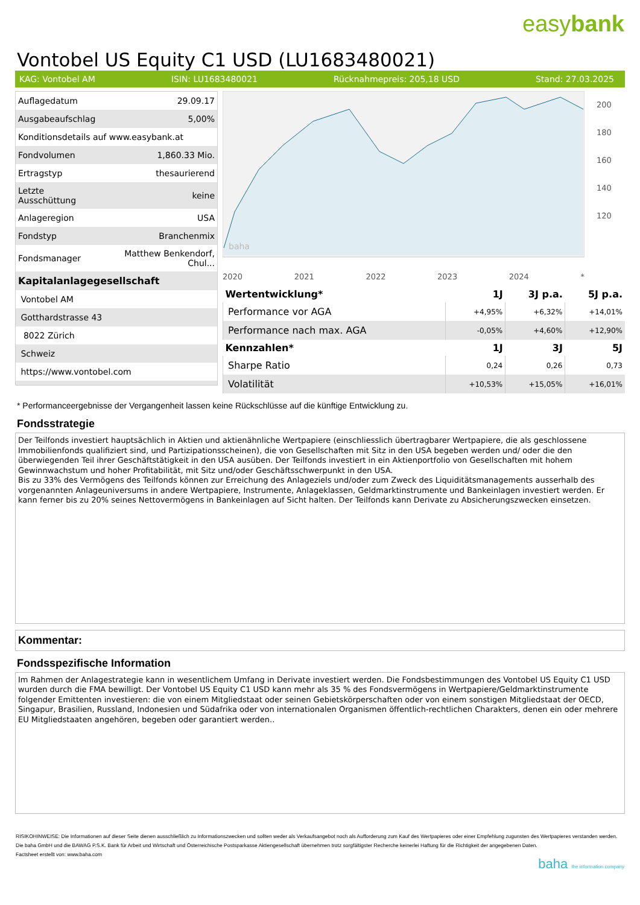easybank
Vontobel US Equity C1 USD (LU1683480021)
KAG: Vontobel AM ISIN: LU1683480021 Rücknahmepreis: 205,18 USD Stand: 27.03.2025
| Auflagedatum | 29.09.17 |
| Ausgabeaufschlag | 5,00% |
| Konditionsdetails auf www.easybank.at | |
| Fondvolumen | 1,860.33 Mio. |
| Ertragstyp | thesaurierend |
| Letzte Ausschüttung | keine |
| Anlageregion | USA |
| Fondstyp | Branchenmix |
| Fondsmanager | Matthew Benkendorf, Chul... |
| Kapitalanlagegesellschaft | |
| Vontobel AM | |
| Gotthardstrasse 43 | |
| 8022 Zürich | |
| Schweiz | |
| https://www.vontobel.com | |
baha
200
180
160
140
120
2020 2021 2022 2023 2024 *
| Wertentwicklung* | 1J | 3J p.a. | 5J p.a. |
| --- | --- | --- | --- |
| Performance vor AGA | +4,95% | +6,32% | +14,01% |
| Performance nach max. AGA | -0,05% | +4,60% | +12,90% |
| Kennzahlen* | 1J | 3J | 5J |
| Sharpe Ratio | 0,24 | 0,26 | 0,73 |
| Volatilität | +10,53% | +15,05% | +16,01% |
* Performanceergebnisse der Vergangenheit lassen keine Rückschlüsse auf die künftige Entwicklung zu.
Fondsstrategie
Der Teilfonds investiert hauptsächlich in Aktien und aktienähnliche Wertpapiere (einschliesslich übertragbarer Wertpapiere, die als geschlossene Immobilienfonds qualifiziert sind, und Partizipationsscheinen), die von Gesellschaften mit Sitz in den USA begeben werden und/ oder die den überwiegenden Teil ihrer Geschäftstätigkeit in den USA ausüben. Der Teilfonds investiert in ein Aktienportfolio von Gesellschaften mit hohem Gewinnwachstum und hoher Profitabilität, mit Sitz und/oder Geschäftsschwerpunkt in den USA.
Bis zu 33% des Vermögens des Teilfonds können zur Erreichung des Anlageziels und/oder zum Zweck des Liquiditätsmanagements ausserhalb des vorgenannten Anlageuniversums in andere Wertpapiere, Instrumente, Anlageklassen, Geldmarktinstrumente und Bankeinlagen investiert werden. Er kann ferner bis zu 20% seines Nettovermögens in Bankeinlagen auf Sicht halten. Der Teilfonds kann Derivate zu Absicherungszwecken einsetzen.
Kommentar:
Fondsspezifische Information
Im Rahmen der Anlagestrategie kann in wesentlichem Umfang in Derivate investiert werden. Die Fondsbestimmungen des Vontobel US Equity C1 USD wurden durch die FMA bewilligt. Der Vontobel US Equity C1 USD kann mehr als 35 % des Fondsvermögens in Wertpapiere/Geldmarktinstrumente folgender Emittenten investieren: die von einem Mitgliedstaat oder seinen Gebietskörperschaften oder von einem sonstigen Mitgliedstaat der OECD, Singapur, Brasilien, Russland, Indonesien und Südafrika oder von internationalen Organismen öffentlich-rechtlichen Charakters, denen ein oder mehrere EU Mitgliedstaaten angehören, begeben oder garantiert werden..
RISIKOHINWEISE: Die Informationen auf dieser Seite dienen ausschließlich zu Informationszwecken und sollten weder als Verkaufsangebot noch als Aufforderung zum Kauf des Wertpapieres oder einer Empfehlung zugunsten des Wertpapieres verstanden werden. Die baha GmbH und die BAWAG P.S.K. Bank für Arbeit und Wirtschaft und Österreichische Postsparkasse Aktiengesellschaft übernehmen trotz sorgfältigster Recherche keinerlei Haftung für die Richtigkeit der angegebenen Daten.
Factsheet erstellt von: www.baha.com
baha the information company